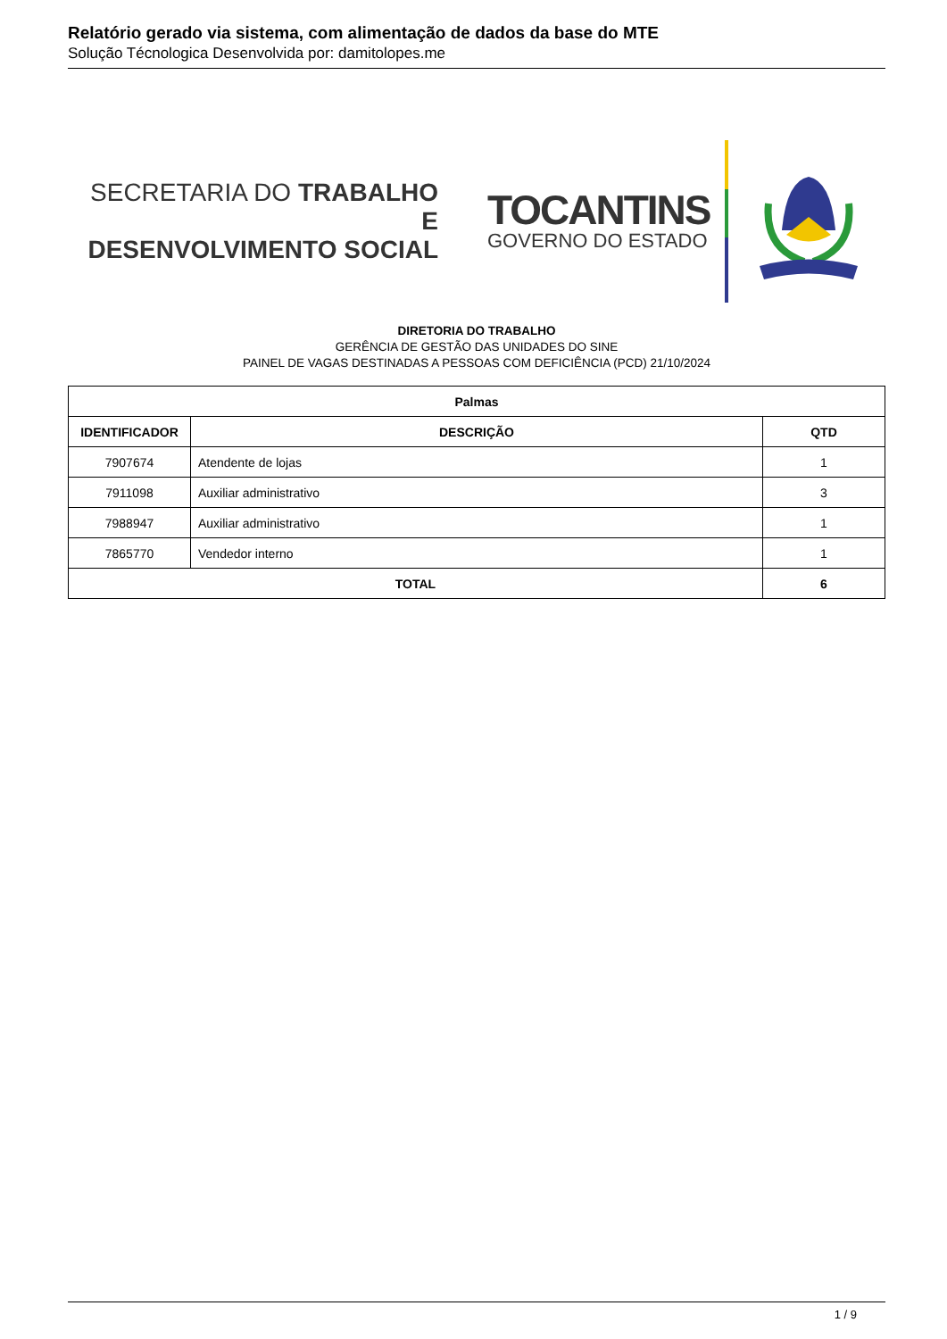Relatório gerado via sistema, com alimentação de dados da base do MTE
Solução Técnologica Desenvolvida por: damitolopes.me
SECRETARIA DO TRABALHO E
DESENVOLVIMENTO SOCIAL
TOCANTINS
GOVERNO DO ESTADO
DIRETORIA DO TRABALHO
GERÊNCIA DE GESTÃO DAS UNIDADES DO SINE
PAINEL DE VAGAS DESTINADAS A PESSOAS COM DEFICIÊNCIA (PCD) 21/10/2024
| Palmas | | |
| --- | --- | --- |
| IDENTIFICADOR | DESCRIÇÃO | QTD |
| 7907674 | Atendente de lojas | 1 |
| 7911098 | Auxiliar administrativo | 3 |
| 7988947 | Auxiliar administrativo | 1 |
| 7865770 | Vendedor interno | 1 |
| TOTAL | | 6 |
1 / 9